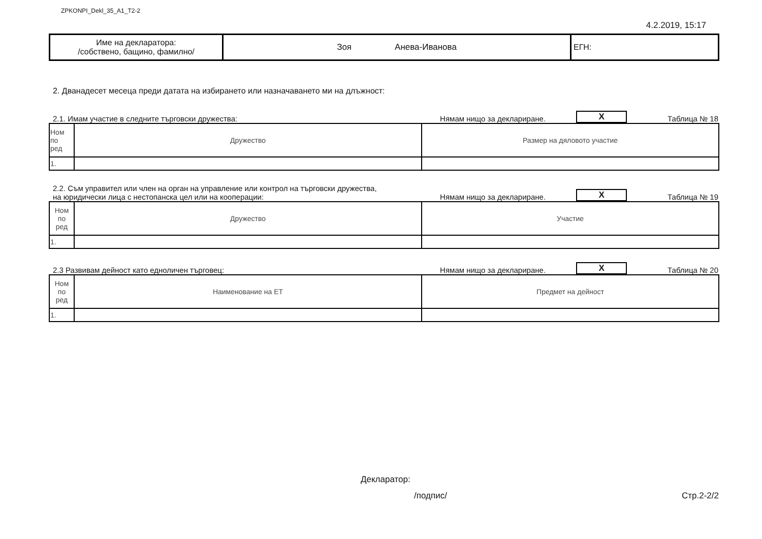ZPKONPI_Dekl_35_A1_T2-2
4.2.2019, 15:17
| Име на декларатора: /собствено, бащино, фамилно/ | Зоя Анева-Иванова | ЕГН: |
2. Дванадесет месеца преди датата на избирането или назначаването ми на длъжност:
2.1. Имам участие в следните търговски дружества: Нямам нищо за деклариране. X Таблица № 18
| Ном по ред | Дружество | Размер на дяловото участие |
| --- | --- | --- |
| 1. | | |
2.2. Съм управител или член на орган на управление или контрол на търговски дружества,
на юридически лица с нестопанска цел или на кооперации: Нямам нищо за деклариране. X Таблица № 19
| Ном по ред | Дружество | Участие |
| --- | --- | --- |
| 1. | | |
2.3 Развивам дейност като едноличен търговец: Нямам нищо за деклариране. X Таблица № 20
| Ном по ред | Наименование на ЕТ | Предмет на дейност |
| --- | --- | --- |
| 1. | | |
Декларатор:
/подпис/ Стр.2-2/2